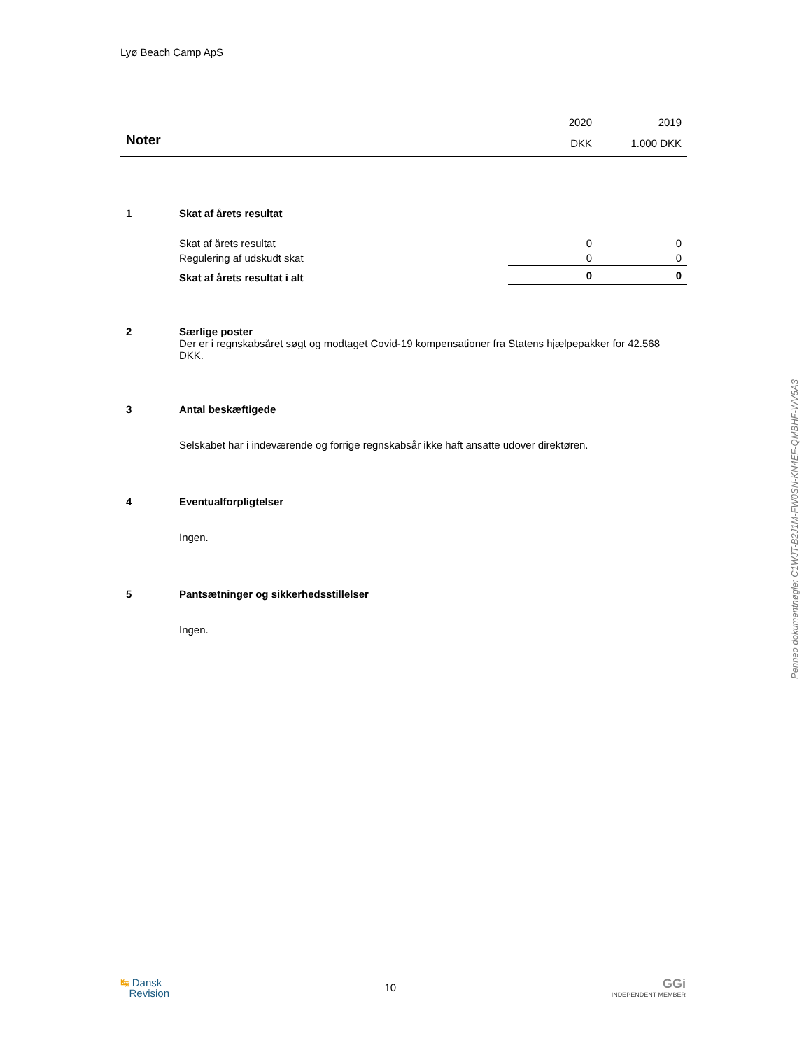Lyø Beach Camp ApS
| | 2020 | 2019 |
| Noter | DKK | 1.000 DKK |
| 1 | Skat af årets resultat | | |
| | Skat af årets resultat | 0 | 0 |
| | Regulering af udskudt skat | 0 | 0 |
| | Skat af årets resultat i alt | 0 | 0 |
| 2 | Særlige poster Der er i regnskabsåret søgt og modtaget Covid-19 kompensationer fra Statens hjælpepakker for 42.568 DKK. |
| 3 | Antal beskæftigede Selskabet har i indeværende og forrige regnskabsår ikke haft ansatte udover direktøren. |
| 4 | Eventualforpligtelser Ingen. |
| 5 | Pantsætninger og sikkerhedsstillelser Ingen. |
Penneo dokumentnøgle: C1WJT-B2J1M-FW0SN-KN4EF-QMBHF-WV5A3
↹ Dansk
Revision
10
GGi
INDEPENDENT MEMBER